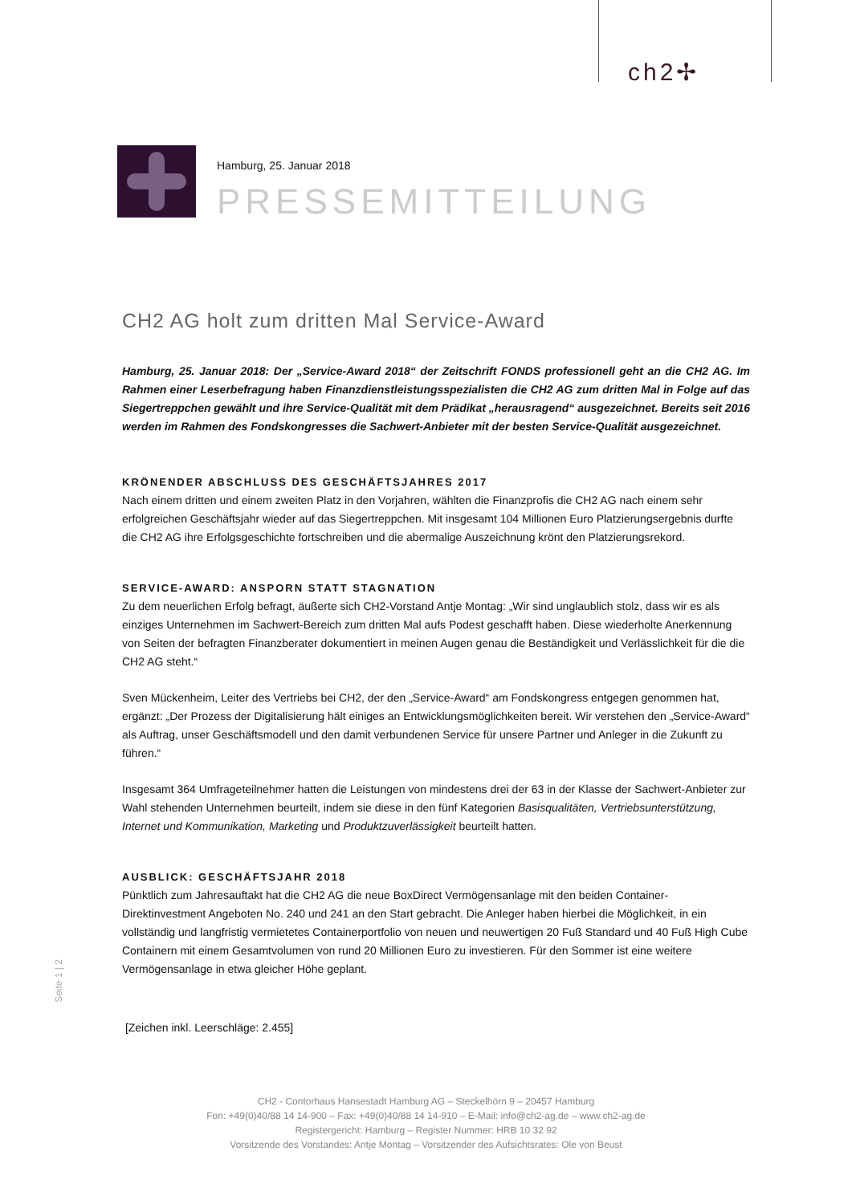ch2✢
Hamburg, 25. Januar 2018
PRESSEMITTEILUNG
CH2 AG holt zum dritten Mal Service-Award
Hamburg, 25. Januar 2018: Der „Service-Award 2018“ der Zeitschrift FONDS professionell geht an die CH2 AG. Im Rahmen einer Leserbefragung haben Finanzdienstleistungsspezialisten die CH2 AG zum dritten Mal in Folge auf das Siegertreppchen gewählt und ihre Service-Qualität mit dem Prädikat „herausragend“ ausgezeichnet. Bereits seit 2016 werden im Rahmen des Fondskongresses die Sachwert-Anbieter mit der besten Service-Qualität ausgezeichnet.
KRÖNENDER ABSCHLUSS DES GESCHÄFTSJAHRES 2017
Nach einem dritten und einem zweiten Platz in den Vorjahren, wählten die Finanzprofis die CH2 AG nach einem sehr erfolgreichen Geschäftsjahr wieder auf das Siegertreppchen. Mit insgesamt 104 Millionen Euro Platzierungsergebnis durfte die CH2 AG ihre Erfolgsgeschichte fortschreiben und die abermalige Auszeichnung krönt den Platzierungsrekord.
SERVICE-AWARD: ANSPORN STATT STAGNATION
Zu dem neuerlichen Erfolg befragt, äußerte sich CH2-Vorstand Antje Montag: „Wir sind unglaublich stolz, dass wir es als einziges Unternehmen im Sachwert-Bereich zum dritten Mal aufs Podest geschafft haben. Diese wiederholte Anerkennung von Seiten der befragten Finanzberater dokumentiert in meinen Augen genau die Beständigkeit und Verlässlichkeit für die die CH2 AG steht.“
Sven Mückenheim, Leiter des Vertriebs bei CH2, der den „Service-Award“ am Fondskongress entgegen genommen hat, ergänzt: „Der Prozess der Digitalisierung hält einiges an Entwicklungsmöglichkeiten bereit. Wir verstehen den „Service-Award“ als Auftrag, unser Geschäftsmodell und den damit verbundenen Service für unsere Partner und Anleger in die Zukunft zu führen.“
Insgesamt 364 Umfrageteilnehmer hatten die Leistungen von mindestens drei der 63 in der Klasse der Sachwert-Anbieter zur Wahl stehenden Unternehmen beurteilt, indem sie diese in den fünf Kategorien Basisqualitäten, Vertriebsunterstützung, Internet und Kommunikation, Marketing und Produktzuverlässigkeit beurteilt hatten.
AUSBLICK: GESCHÄFTSJAHR 2018
Pünktlich zum Jahresauftakt hat die CH2 AG die neue BoxDirect Vermögensanlage mit den beiden Container-Direktinvestment Angeboten No. 240 und 241 an den Start gebracht. Die Anleger haben hierbei die Möglichkeit, in ein vollständig und langfristig vermietetes Containerportfolio von neuen und neuwertigen 20 Fuß Standard und 40 Fuß High Cube Containern mit einem Gesamtvolumen von rund 20 Millionen Euro zu investieren. Für den Sommer ist eine weitere Vermögensanlage in etwa gleicher Höhe geplant.
[Zeichen inkl. Leerschläge: 2.455]
Seite 1 | 2
CH2 - Contorhaus Hansestadt Hamburg AG – Steckelhörn 9 – 20457 Hamburg
Fon: +49(0)40/88 14 14-900 – Fax: +49(0)40/88 14 14-910 – E-Mail: info@ch2-ag.de – www.ch2-ag.de
Registergericht: Hamburg – Register Nummer: HRB 10 32 92
Vorsitzende des Vorstandes: Antje Montag – Vorsitzender des Aufsichtsrates: Ole von Beust